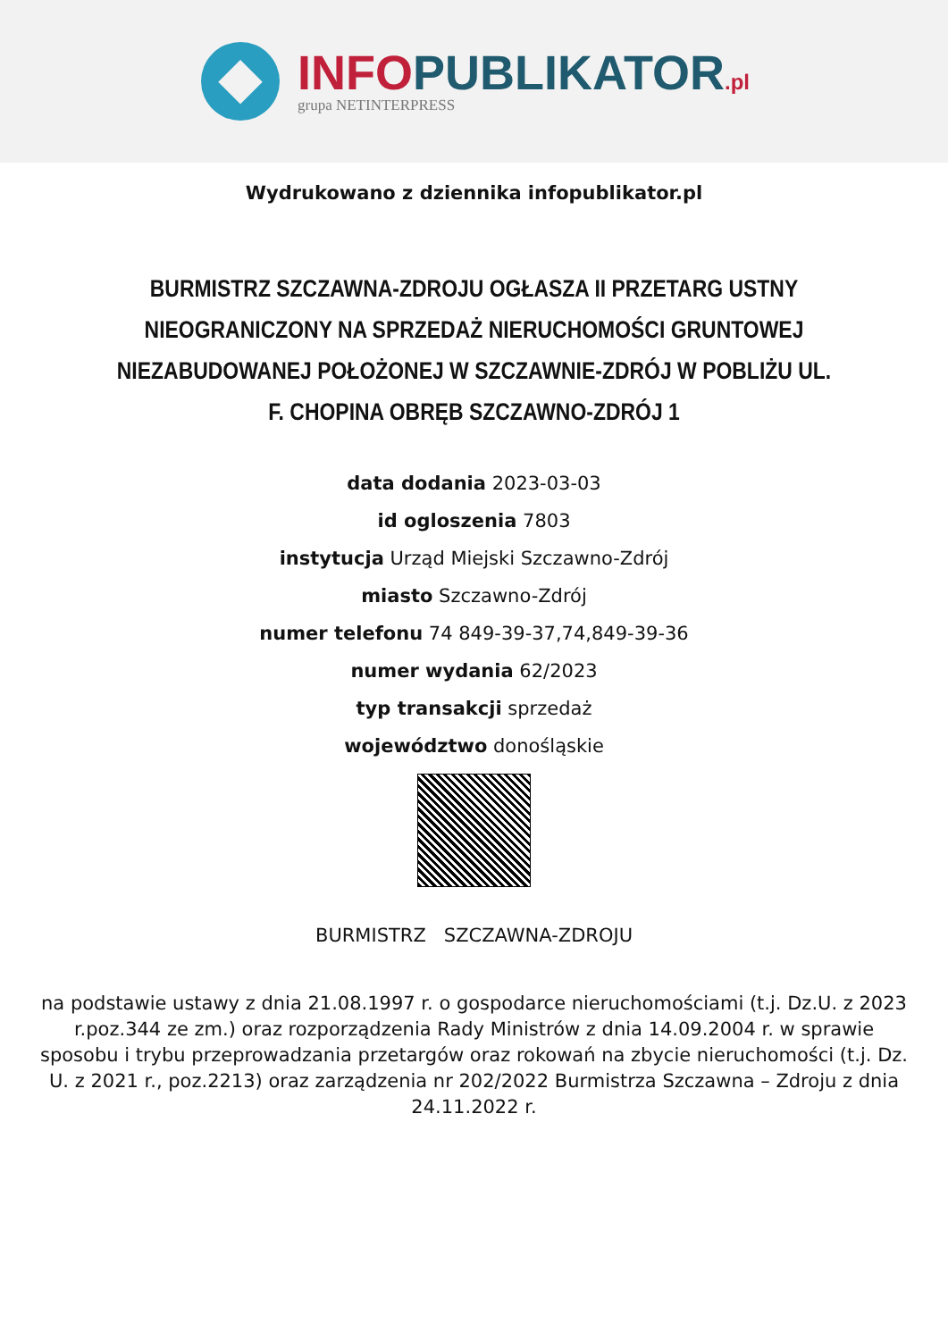INFO PUBLIKATOR.pl
grupa NETINTERPRESS
Wydrukowano z dziennika infopublikator.pl
BURMISTRZ SZCZAWNA-ZDROJU OGŁASZA II PRZETARG USTNY NIEOGRANICZONY NA SPRZEDAŻ NIERUCHOMOŚCI GRUNTOWEJ NIEZABUDOWANEJ POŁOŻONEJ W SZCZAWNIE-ZDRÓJ W POBLIŻU UL. F. CHOPINA OBRĘB SZCZAWNO-ZDRÓJ 1
data dodania 2023-03-03
id ogloszenia 7803
instytucja Urząd Miejski Szczawno-Zdrój
miasto Szczawno-Zdrój
numer telefonu 74 849-39-37,74,849-39-36
numer wydania 62/2023
typ transakcji sprzedaż
województwo donośląskie
BURMISTRZ SZCZAWNA-ZDROJU
na podstawie ustawy z dnia 21.08.1997 r. o gospodarce nieruchomościami (t.j. Dz.U. z 2023 r.poz.344 ze zm.) oraz rozporządzenia Rady Ministrów z dnia 14.09.2004 r. w sprawie sposobu i trybu przeprowadzania przetargów oraz rokowań na zbycie nieruchomości (t.j. Dz. U. z 2021 r., poz.2213) oraz zarządzenia nr 202/2022 Burmistrza Szczawna – Zdroju z dnia 24.11.2022 r.